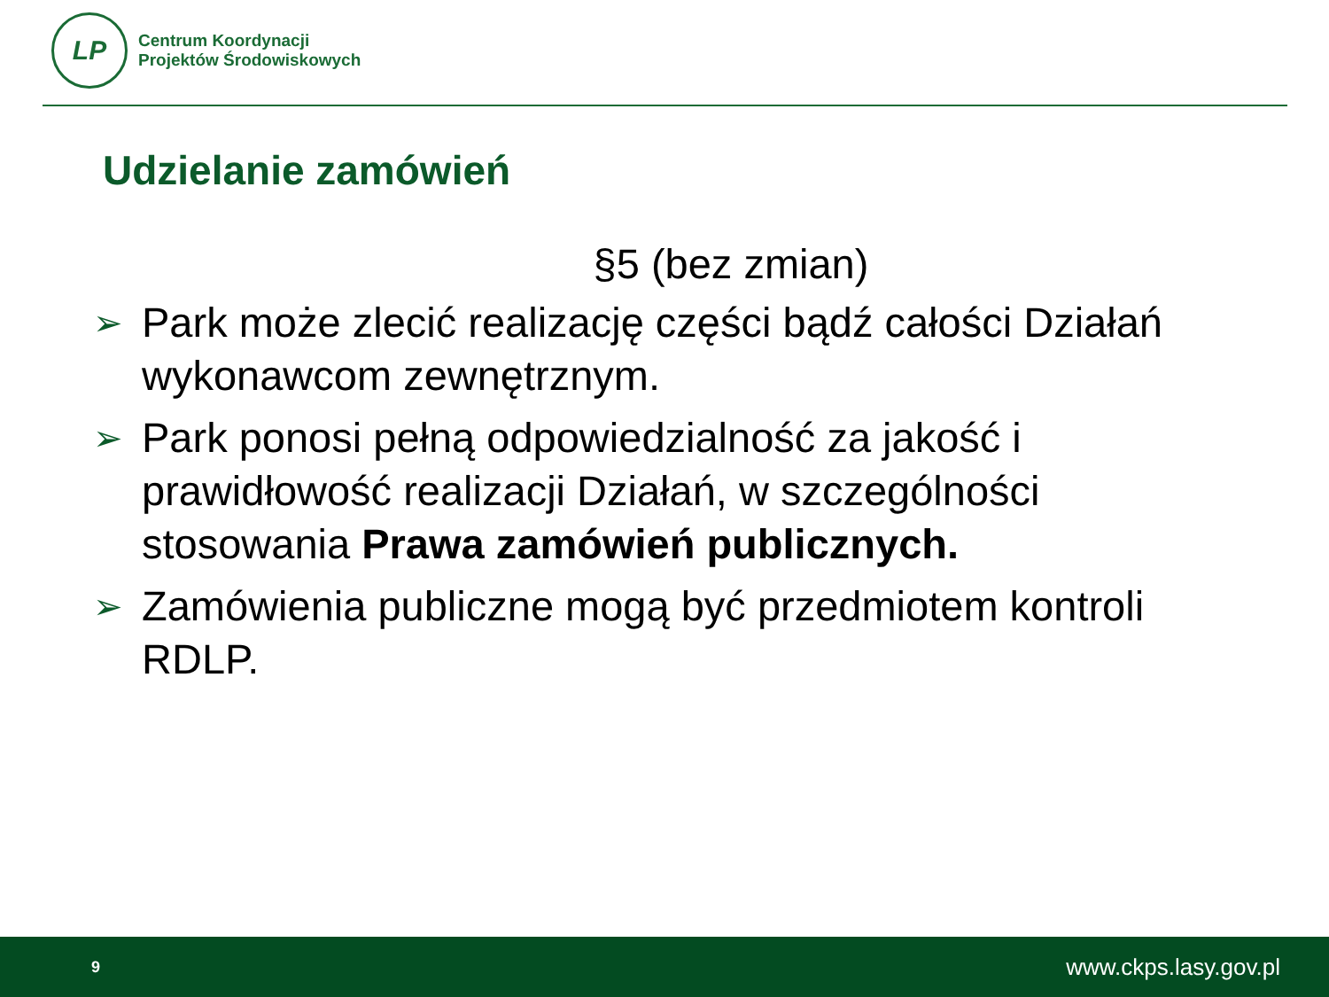LP
Centrum Koordynacji
Projektów Środowiskowych
Udzielanie zamówień
§5 (bez zmian)
➢
Park może zlecić realizację części bądź całości Działań wykonawcom zewnętrznym.
➢
Park ponosi pełną odpowiedzialność za jakość i prawidłowość realizacji Działań, w szczególności stosowania Prawa zamówień publicznych.
➢
Zamówienia publiczne mogą być przedmiotem kontroli RDLP.
9 www.ckps.lasy.gov.pl